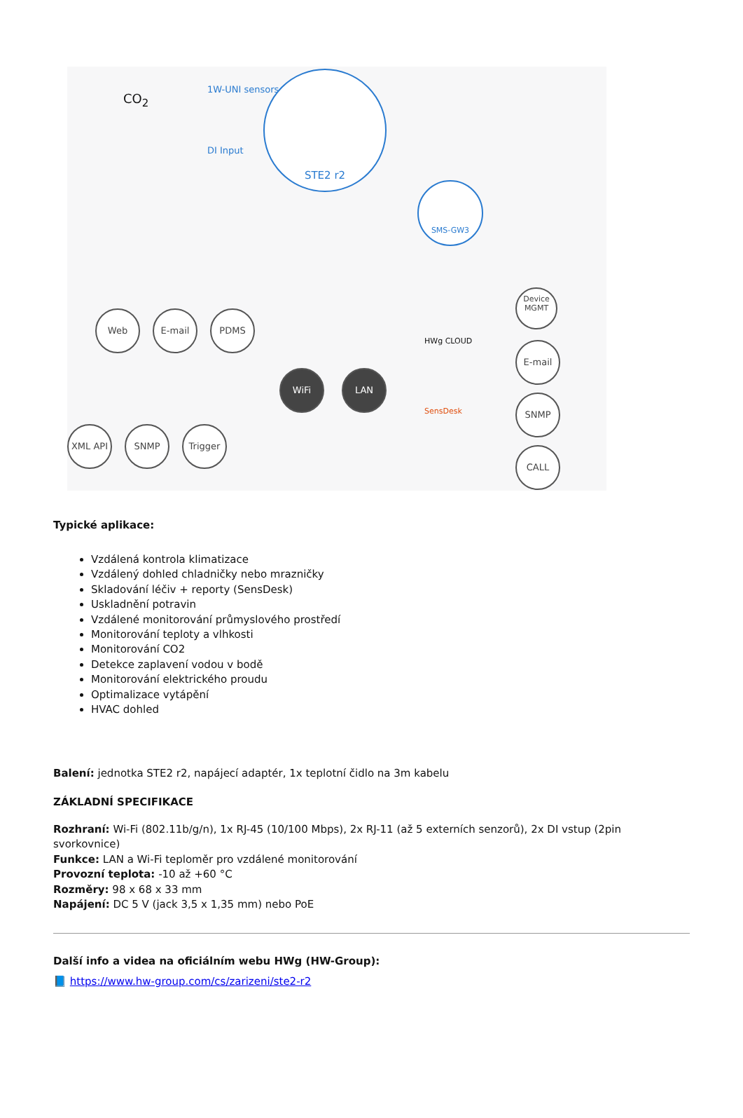STE2 r2
SMS-GW3
1W-UNI sensors
DI Input
CO<sub>2</sub>
Web E-mail PDMS
WiFi LAN
XML API SNMP Trigger
HWg CLOUD
SensDesk
Device MGMT
E-mail
SNMP
CALL
Typické aplikace:
Vzdálená kontrola klimatizace
Vzdálený dohled chladničky nebo mrazničky
Skladování léčiv + reporty (SensDesk)
Uskladnění potravin
Vzdálené monitorování průmyslového prostředí
Monitorování teploty a vlhkosti
Monitorování CO2
Detekce zaplavení vodou v bodě
Monitorování elektrického proudu
Optimalizace vytápění
HVAC dohled
Balení: jednotka STE2 r2, napájecí adaptér, 1x teplotní čidlo na 3m kabelu
ZÁKLADNÍ SPECIFIKACE
Rozhraní: Wi-Fi (802.11b/g/n), 1x RJ-45 (10/100 Mbps), 2x RJ-11 (až 5 externích senzorů), 2x DI vstup (2pin svorkovnice)
Funkce: LAN a Wi-Fi teploměr pro vzdálené monitorování
Provozní teplota: -10 až +60 °C
Rozměry: 98 x 68 x 33 mm
Napájení: DC 5 V (jack 3,5 x 1,35 mm) nebo PoE
Další info a videa na oficiálním webu HWg (HW-Group):
📘 https://www.hw-group.com/cs/zarizeni/ste2-r2